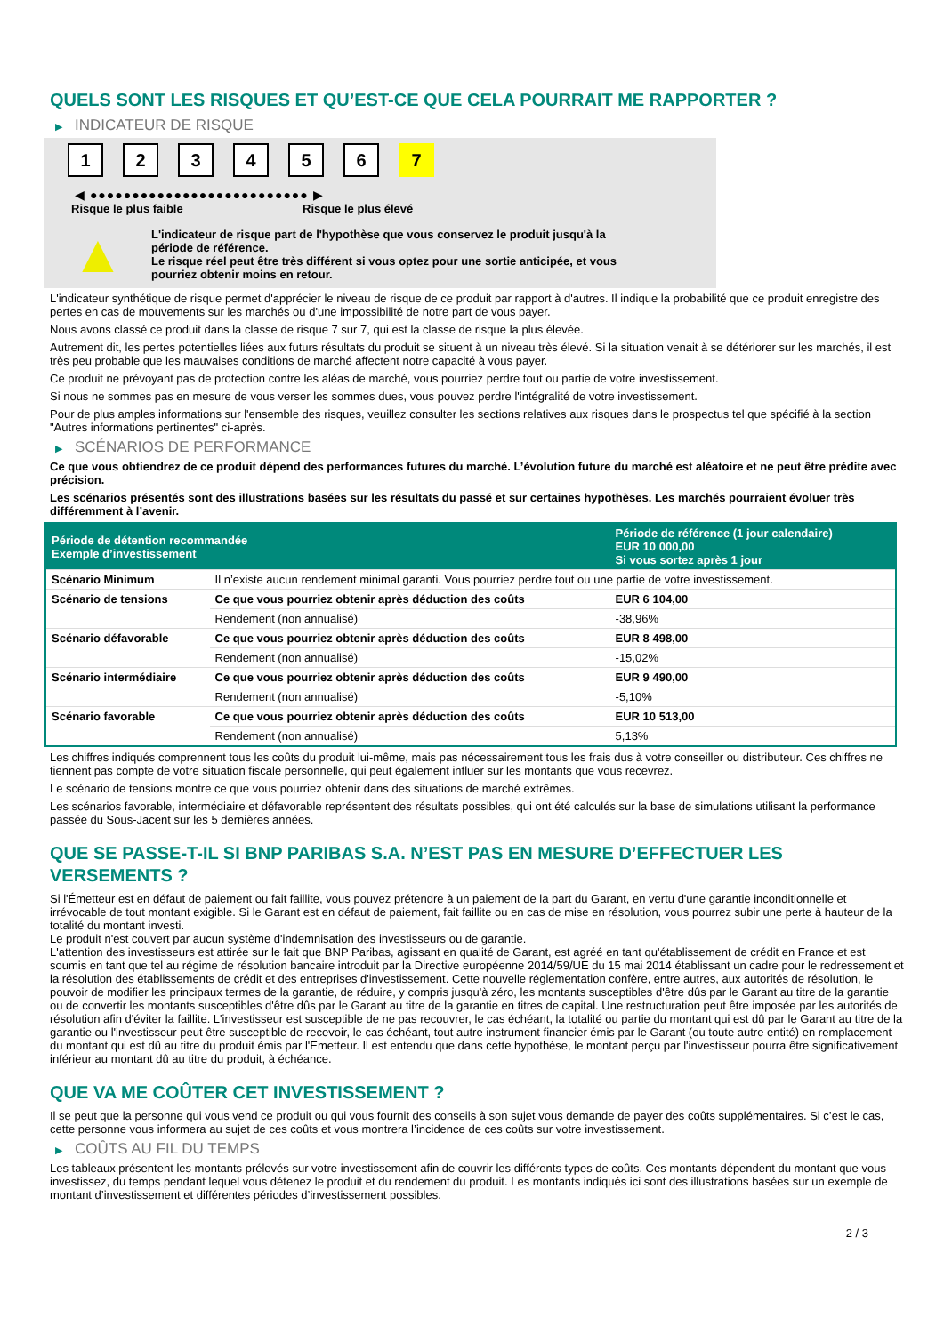QUELS SONT LES RISQUES ET QU’EST-CE QUE CELA POURRAIT ME RAPPORTER ?
▶ INDICATEUR DE RISQUE
1 2 3 4 5 6 7
◀ ●●●●●●●●●●●●●●●●●●●●●●●●●● ▶
Risque le plus faible Risque le plus élevé
▲
L'indicateur de risque part de l'hypothèse que vous conservez le produit jusqu'à la
période de référence.
Le risque réel peut être très différent si vous optez pour une sortie anticipée, et vous
pourriez obtenir moins en retour.
L'indicateur synthétique de risque permet d'apprécier le niveau de risque de ce produit par rapport à d'autres. Il indique la probabilité que ce produit enregistre des pertes en cas de mouvements sur les marchés ou d'une impossibilité de notre part de vous payer.
Nous avons classé ce produit dans la classe de risque 7 sur 7, qui est la classe de risque la plus élevée.
Autrement dit, les pertes potentielles liées aux futurs résultats du produit se situent à un niveau très élevé. Si la situation venait à se détériorer sur les marchés, il est très peu probable que les mauvaises conditions de marché affectent notre capacité à vous payer.
Ce produit ne prévoyant pas de protection contre les aléas de marché, vous pourriez perdre tout ou partie de votre investissement.
Si nous ne sommes pas en mesure de vous verser les sommes dues, vous pouvez perdre l'intégralité de votre investissement.
Pour de plus amples informations sur l'ensemble des risques, veuillez consulter les sections relatives aux risques dans le prospectus tel que spécifié à la section "Autres informations pertinentes" ci-après.
▶ SCÉNARIOS DE PERFORMANCE
Ce que vous obtiendrez de ce produit dépend des performances futures du marché. L’évolution future du marché est aléatoire et ne peut être prédite avec précision.
Les scénarios présentés sont des illustrations basées sur les résultats du passé et sur certaines hypothèses. Les marchés pourraient évoluer très différemment à l’avenir.
| Période de détention recommandée Exemple d’investissement | | Période de référence (1 jour calendaire) EUR 10 000,00 Si vous sortez après 1 jour |
| --- | --- | --- |
| Scénario Minimum | Il n’existe aucun rendement minimal garanti. Vous pourriez perdre tout ou une partie de votre investissement. | |
| Scénario de tensions | Ce que vous pourriez obtenir après déduction des coûts | EUR 6 104,00 |
| | Rendement (non annualisé) | -38,96% |
| Scénario défavorable | Ce que vous pourriez obtenir après déduction des coûts | EUR 8 498,00 |
| | Rendement (non annualisé) | -15,02% |
| Scénario intermédiaire | Ce que vous pourriez obtenir après déduction des coûts | EUR 9 490,00 |
| | Rendement (non annualisé) | -5,10% |
| Scénario favorable | Ce que vous pourriez obtenir après déduction des coûts | EUR 10 513,00 |
| | Rendement (non annualisé) | 5,13% |
Les chiffres indiqués comprennent tous les coûts du produit lui-même, mais pas nécessairement tous les frais dus à votre conseiller ou distributeur. Ces chiffres ne tiennent pas compte de votre situation fiscale personnelle, qui peut également influer sur les montants que vous recevrez.
Le scénario de tensions montre ce que vous pourriez obtenir dans des situations de marché extrêmes.
Les scénarios favorable, intermédiaire et défavorable représentent des résultats possibles, qui ont été calculés sur la base de simulations utilisant la performance passée du Sous-Jacent sur les 5 dernières années.
QUE SE PASSE-T-IL SI BNP PARIBAS S.A. N’EST PAS EN MESURE D’EFFECTUER LES VERSEMENTS ?
Si l'Émetteur est en défaut de paiement ou fait faillite, vous pouvez prétendre à un paiement de la part du Garant, en vertu d'une garantie inconditionnelle et irrévocable de tout montant exigible. Si le Garant est en défaut de paiement, fait faillite ou en cas de mise en résolution, vous pourrez subir une perte à hauteur de la totalité du montant investi.
Le produit n'est couvert par aucun système d'indemnisation des investisseurs ou de garantie.
L'attention des investisseurs est attirée sur le fait que BNP Paribas, agissant en qualité de Garant, est agréé en tant qu'établissement de crédit en France et est soumis en tant que tel au régime de résolution bancaire introduit par la Directive européenne 2014/59/UE du 15 mai 2014 établissant un cadre pour le redressement et la résolution des établissements de crédit et des entreprises d'investissement. Cette nouvelle réglementation confère, entre autres, aux autorités de résolution, le pouvoir de modifier les principaux termes de la garantie, de réduire, y compris jusqu'à zéro, les montants susceptibles d'être dûs par le Garant au titre de la garantie ou de convertir les montants susceptibles d'être dûs par le Garant au titre de la garantie en titres de capital. Une restructuration peut être imposée par les autorités de résolution afin d'éviter la faillite. L'investisseur est susceptible de ne pas recouvrer, le cas échéant, la totalité ou partie du montant qui est dû par le Garant au titre de la garantie ou l'investisseur peut être susceptible de recevoir, le cas échéant, tout autre instrument financier émis par le Garant (ou toute autre entité) en remplacement du montant qui est dû au titre du produit émis par l'Emetteur. Il est entendu que dans cette hypothèse, le montant perçu par l'investisseur pourra être significativement inférieur au montant dû au titre du produit, à échéance.
QUE VA ME COÛTER CET INVESTISSEMENT ?
Il se peut que la personne qui vous vend ce produit ou qui vous fournit des conseils à son sujet vous demande de payer des coûts supplémentaires. Si c’est le cas, cette personne vous informera au sujet de ces coûts et vous montrera l’incidence de ces coûts sur votre investissement.
▶ COÛTS AU FIL DU TEMPS
Les tableaux présentent les montants prélevés sur votre investissement afin de couvrir les différents types de coûts. Ces montants dépendent du montant que vous investissez, du temps pendant lequel vous détenez le produit et du rendement du produit. Les montants indiqués ici sont des illustrations basées sur un exemple de montant d’investissement et différentes périodes d’investissement possibles.
2 / 3